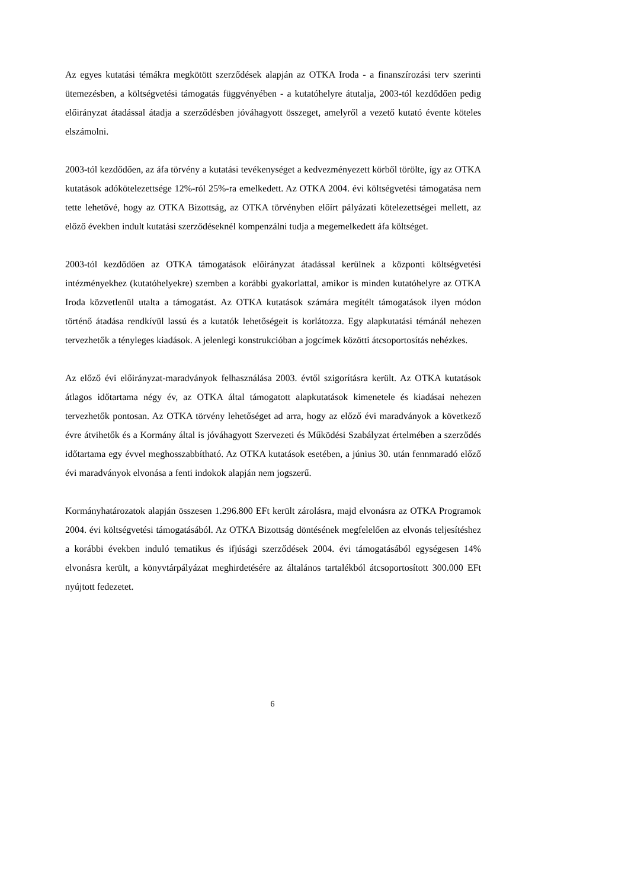Az egyes kutatási témákra megkötött szerződések alapján az OTKA Iroda - a finanszírozási terv szerinti ütemezésben, a költségvetési támogatás függvényében - a kutatóhelyre átutalja, 2003-tól kezdődően pedig előirányzat átadással átadja a szerződésben jóváhagyott összeget, amelyről a vezető kutató évente köteles elszámolni.
2003-tól kezdődően, az áfa törvény a kutatási tevékenységet a kedvezményezett körből törölte, így az OTKA kutatások adókötelezettsége 12%-ról 25%-ra emelkedett. Az OTKA 2004. évi költségvetési támogatása nem tette lehetővé, hogy az OTKA Bizottság, az OTKA törvényben előírt pályázati kötelezettségei mellett, az előző években indult kutatási szerződéseknél kompenzálni tudja a megemelkedett áfa költséget.
2003-tól kezdődően az OTKA támogatások előirányzat átadással kerülnek a központi költségvetési intézményekhez (kutatóhelyekre) szemben a korábbi gyakorlattal, amikor is minden kutatóhelyre az OTKA Iroda közvetlenül utalta a támogatást. Az OTKA kutatások számára megítélt támogatások ilyen módon történő átadása rendkívül lassú és a kutatók lehetőségeit is korlátozza. Egy alapkutatási témánál nehezen tervezhetők a tényleges kiadások. A jelenlegi konstrukcióban a jogcímek közötti átcsoportosítás nehézkes.
Az előző évi előirányzat-maradványok felhasználása 2003. évtől szigorításra került. Az OTKA kutatások átlagos időtartama négy év, az OTKA által támogatott alapkutatások kimenetele és kiadásai nehezen tervezhetők pontosan. Az OTKA törvény lehetőséget ad arra, hogy az előző évi maradványok a következő évre átvihetők és a Kormány által is jóváhagyott Szervezeti és Működési Szabályzat értelmében a szerződés időtartama egy évvel meghosszabbítható. Az OTKA kutatások esetében, a június 30. után fennmaradó előző évi maradványok elvonása a fenti indokok alapján nem jogszerű.
Kormányhatározatok alapján összesen 1.296.800 EFt került zárolásra, majd elvonásra az OTKA Programok 2004. évi költségvetési támogatásából. Az OTKA Bizottság döntésének megfelelően az elvonás teljesítéshez a korábbi években induló tematikus és ifjúsági szerződések 2004. évi támogatásából egységesen 14% elvonásra került, a könyvtárpályázat meghirdetésére az általános tartalékból átcsoportosított 300.000 EFt nyújtott fedezetet.
6